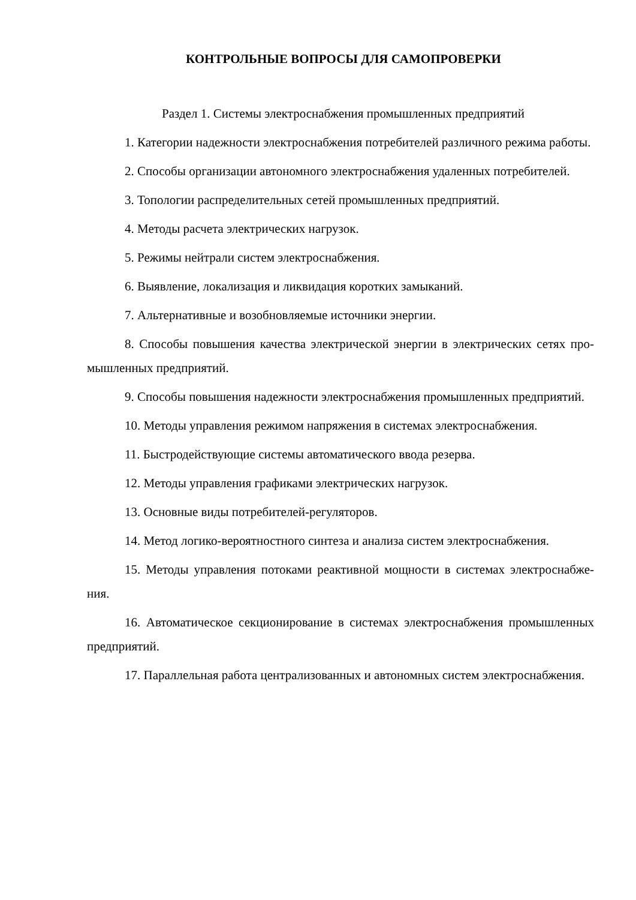КОНТРОЛЬНЫЕ ВОПРОСЫ ДЛЯ САМОПРОВЕРКИ
Раздел 1. Системы электроснабжения промышленных предприятий
1. Категории надежности электроснабжения потребителей различного режима работы.
2. Способы организации автономного электроснабжения удаленных потребителей.
3. Топологии распределительных сетей промышленных предприятий.
4. Методы расчета электрических нагрузок.
5. Режимы нейтрали систем электроснабжения.
6. Выявление, локализация и ликвидация коротких замыканий.
7. Альтернативные и возобновляемые источники энергии.
8. Способы повышения качества электрической энергии в электрических сетях про-мышленных предприятий.
9. Способы повышения надежности электроснабжения промышленных предприятий.
10. Методы управления режимом напряжения в системах электроснабжения.
11. Быстродействующие системы автоматического ввода резерва.
12. Методы управления графиками электрических нагрузок.
13. Основные виды потребителей-регуляторов.
14. Метод логико-вероятностного синтеза и анализа систем электроснабжения.
15. Методы управления потоками реактивной мощности в системах электроснабже-ния.
16. Автоматическое секционирование в системах электроснабжения промышленных предприятий.
17. Параллельная работа централизованных и автономных систем электроснабжения.